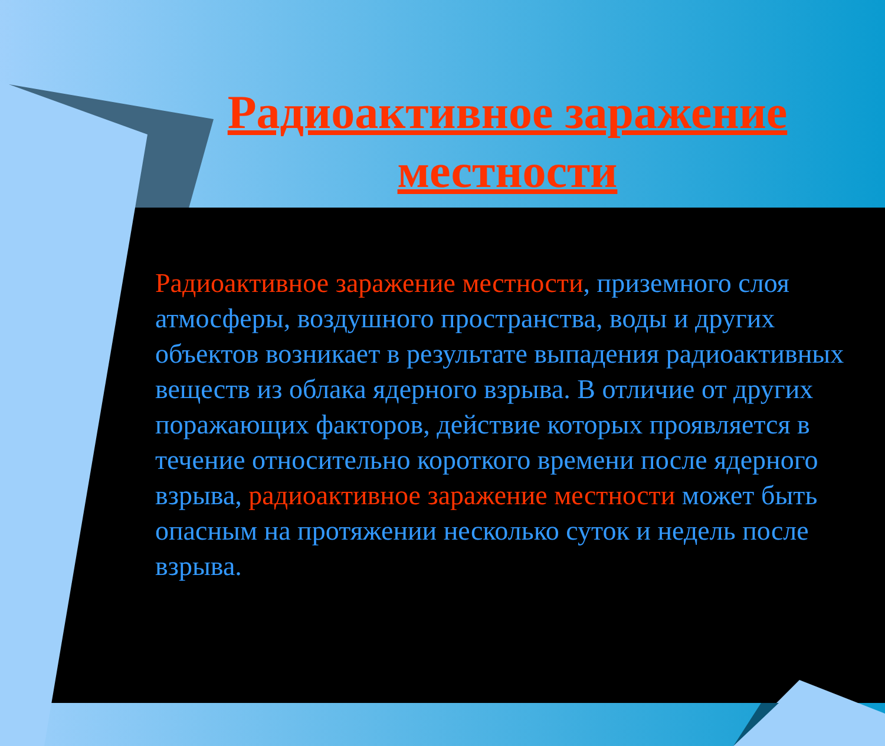Радиоактивное заражение местности
Радиоактивное заражение местности, приземного слоя атмосферы, воздушного пространства, воды и других объектов возникает в результате выпадения радиоактивных веществ из облака ядерного взрыва. В отличие от других поражающих факторов, действие которых проявляется в течение относительно короткого времени после ядерного взрыва, радиоактивное заражение местности может быть опасным на протяжении несколько суток и недель после взрыва.